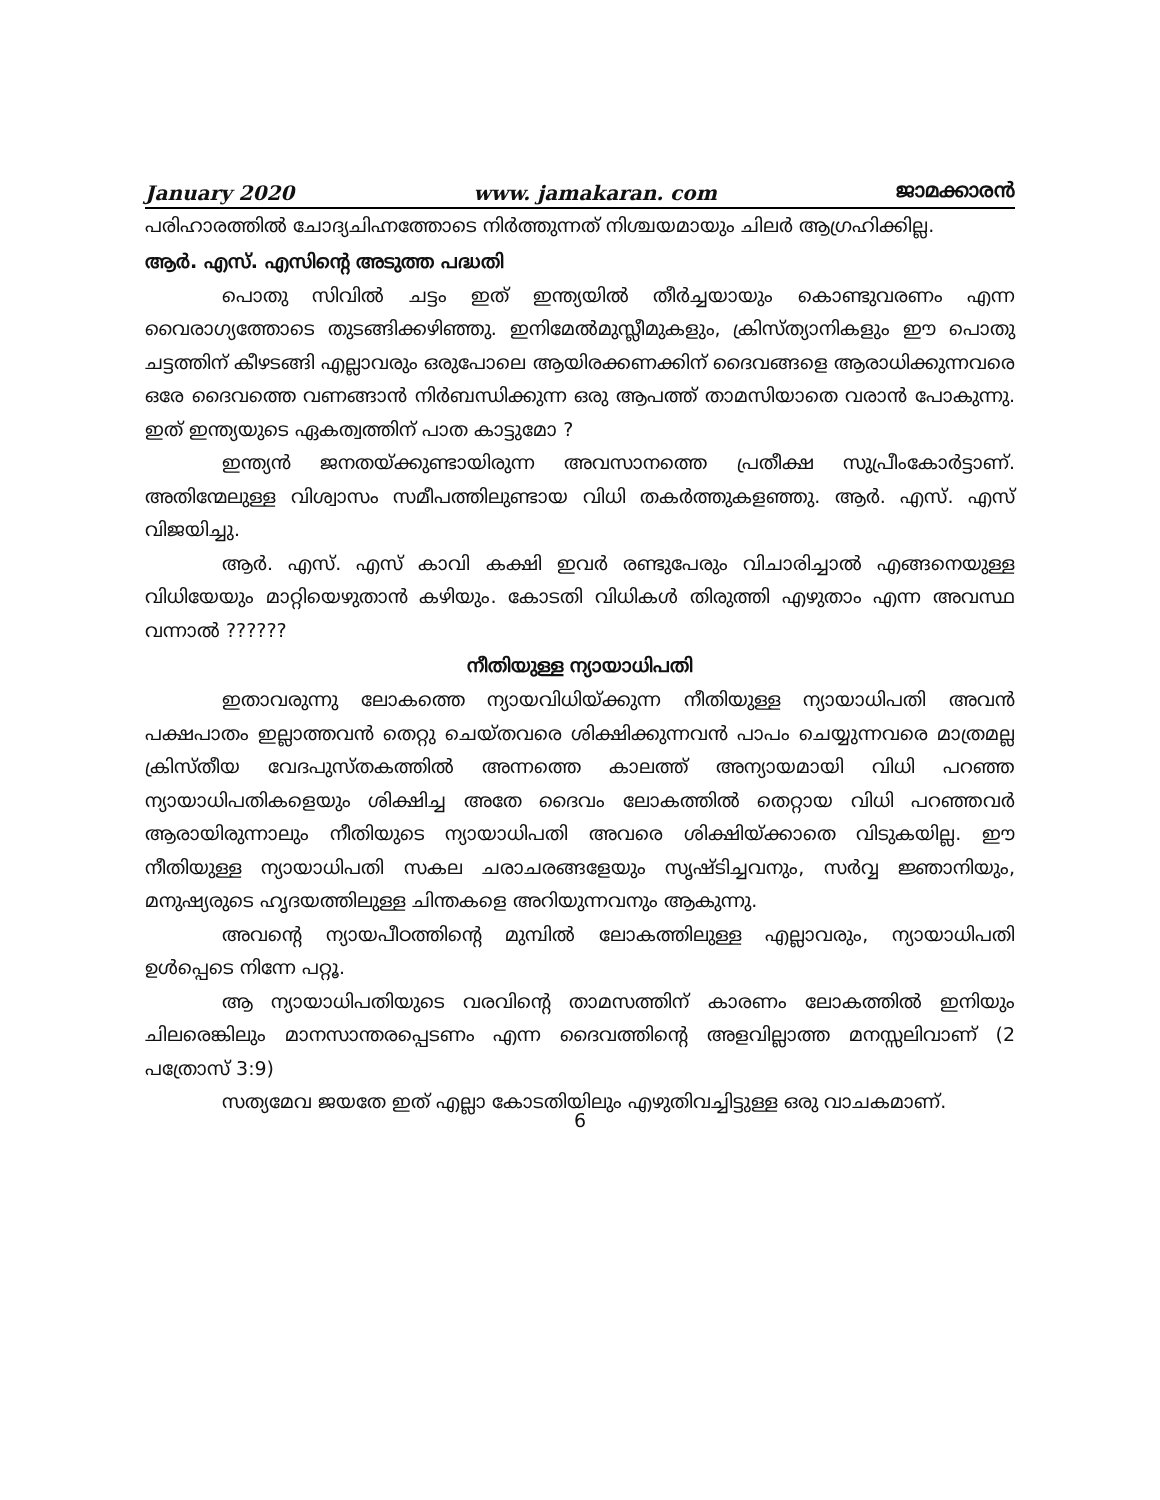January 2020 www. jamakaran. com ജാമക്കാരൻ
പരിഹാരത്തിൽ ചോദ്യചിഹ്നത്തോടെ നിർത്തുന്നത് നിശ്ചയമായും ചിലർ ആഗ്രഹിക്കില്ല.
ആർ. എസ്. എസിന്റെ അടുത്ത പദ്ധതി
പൊതു സിവിൽ ചട്ടം ഇത് ഇന്ത്യയിൽ തീർച്ചയായും കൊണ്ടുവരണം എന്ന വൈരാഗ്യത്തോടെ തുടങ്ങിക്കഴിഞ്ഞു. ഇനിമേൽമുസ്ലീമുകളും, ക്രിസ്ത്യാനികളും ഈ പൊതു ചട്ടത്തിന് കീഴടങ്ങി എല്ലാവരും ഒരുപോലെ ആയിരക്കണക്കിന് ദൈവങ്ങളെ ആരാധിക്കുന്നവരെ ഒരേ ദൈവത്തെ വണങ്ങാൻ നിർബന്ധിക്കുന്ന ഒരു ആപത്ത് താമസിയാതെ വരാൻ പോകുന്നു. ഇത് ഇന്ത്യയുടെ ഏകത്വത്തിന് പാത കാട്ടുമോ ?
ഇന്ത്യൻ ജനതയ്ക്കുണ്ടായിരുന്ന അവസാനത്തെ പ്രതീക്ഷ സുപ്രീംകോർട്ടാണ്. അതിന്മേലുള്ള വിശ്വാസം സമീപത്തിലുണ്ടായ വിധി തകർത്തുകളഞ്ഞു. ആർ. എസ്. എസ് വിജയിച്ചു.
ആർ. എസ്. എസ് കാവി കക്ഷി ഇവർ രണ്ടുപേരും വിചാരിച്ചാൽ എങ്ങനെയുള്ള വിധിയേയും മാറ്റിയെഴുതാൻ കഴിയും. കോടതി വിധികൾ തിരുത്തി എഴുതാം എന്ന അവസ്ഥ വന്നാൽ ??????
നീതിയുള്ള ന്യായാധിപതി
ഇതാവരുന്നു ലോകത്തെ ന്യായവിധിയ്ക്കുന്ന നീതിയുള്ള ന്യായാധിപതി അവൻ പക്ഷപാതം ഇല്ലാത്തവൻ തെറ്റു ചെയ്തവരെ ശിക്ഷിക്കുന്നവൻ പാപം ചെയ്യുന്നവരെ മാത്രമല്ല ക്രിസ്തീയ വേദപുസ്തകത്തിൽ അന്നത്തെ കാലത്ത് അന്യായമായി വിധി പറഞ്ഞ ന്യായാധിപതികളെയും ശിക്ഷിച്ച അതേ ദൈവം ലോകത്തിൽ തെറ്റായ വിധി പറഞ്ഞവർ ആരായിരുന്നാലും നീതിയുടെ ന്യായാധിപതി അവരെ ശിക്ഷിയ്ക്കാതെ വിടുകയില്ല. ഈ നീതിയുള്ള ന്യായാധിപതി സകല ചരാചരങ്ങളേയും സൃഷ്ടിച്ചവനും, സർവ്വ ജ്ഞാനിയും, മനുഷ്യരുടെ ഹൃദയത്തിലുള്ള ചിന്തകളെ അറിയുന്നവനും ആകുന്നു.
അവന്റെ ന്യായപീഠത്തിന്റെ മുമ്പിൽ ലോകത്തിലുള്ള എല്ലാവരും, ന്യായാധിപതി ഉൾപ്പെടെ നിന്നേ പറ്റൂ.
ആ ന്യായാധിപതിയുടെ വരവിന്റെ താമസത്തിന് കാരണം ലോകത്തിൽ ഇനിയും ചിലരെങ്കിലും മാനസാന്തരപ്പെടണം എന്ന ദൈവത്തിന്റെ അളവില്ലാത്ത മനസ്സലിവാണ് (2 പത്രോസ് 3:9)
സത്യമേവ ജയതേ ഇത് എല്ലാ കോടതിയിലും എഴുതിവച്ചിട്ടുള്ള ഒരു വാചകമാണ്.
6